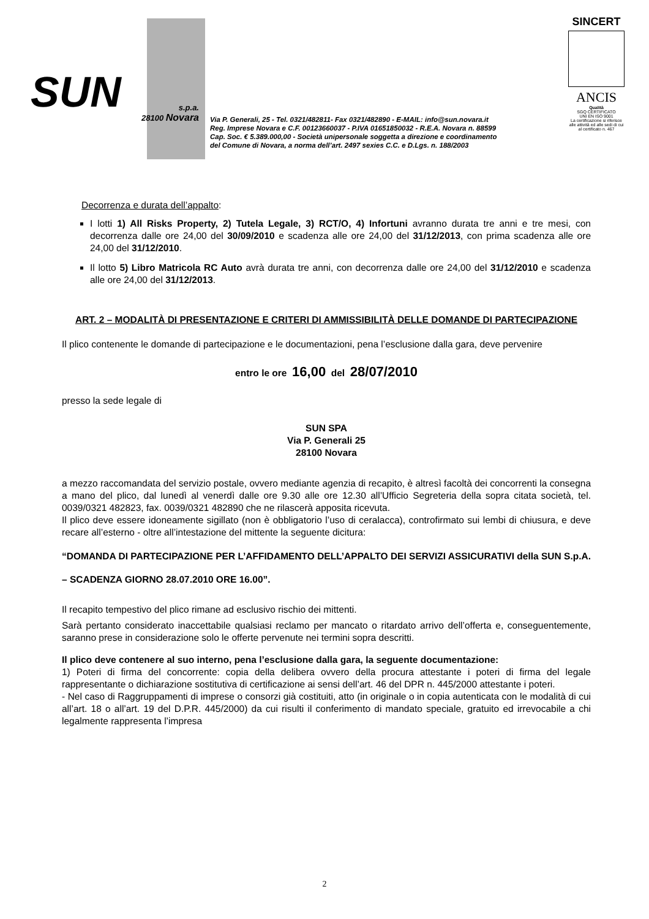SUN
s.p.a.
28100 Novara
Via P. Generali, 25 - Tel. 0321/482811- Fax 0321/482890 - E-MAIL: info@sun.novara.it
Reg. Imprese Novara e C.F. 00123660037 - P.IVA 01651850032 - R.E.A. Novara n. 88599
Cap. Soc. € 5.389.000,00 - Società unipersonale soggetta a direzione e coordinamento
del Comune di Novara, a norma dell’art. 2497 sexies C.C. e D.Lgs. n. 188/2003
SINCERT
ANCIS
Qualità
SGQ CERTIFICATO
UNI EN ISO 9001
La certificazione si riferisce alle attività ed alle sedi di cui al certificato n. 467
Decorrenza e durata dell’appalto:
I lotti 1) All Risks Property, 2) Tutela Legale, 3) RCT/O, 4) Infortuni avranno durata tre anni e tre mesi, con decorrenza dalle ore 24,00 del 30/09/2010 e scadenza alle ore 24,00 del 31/12/2013, con prima scadenza alle ore 24,00 del 31/12/2010.
Il lotto 5) Libro Matricola RC Auto avrà durata tre anni, con decorrenza dalle ore 24,00 del 31/12/2010 e scadenza alle ore 24,00 del 31/12/2013.
ART. 2 – MODALITÀ DI PRESENTAZIONE E CRITERI DI AMMISSIBILITÀ DELLE DOMANDE DI PARTECIPAZIONE
Il plico contenente le domande di partecipazione e le documentazioni, pena l’esclusione dalla gara, deve pervenire
entro le ore 16,00 del 28/07/2010
presso la sede legale di
SUN SPA
Via P. Generali 25
28100 Novara
a mezzo raccomandata del servizio postale, ovvero mediante agenzia di recapito, è altresì facoltà dei concorrenti la consegna a mano del plico, dal lunedì al venerdì dalle ore 9.30 alle ore 12.30 all’Ufficio Segreteria della sopra citata società, tel. 0039/0321 482823, fax. 0039/0321 482890 che ne rilascerà apposita ricevuta.
Il plico deve essere idoneamente sigillato (non è obbligatorio l’uso di ceralacca), controfirmato sui lembi di chiusura, e deve recare all’esterno - oltre all’intestazione del mittente la seguente dicitura:
“DOMANDA DI PARTECIPAZIONE PER L’AFFIDAMENTO DELL’APPALTO DEI SERVIZI ASSICURATIVI della SUN S.p.A. – SCADENZA GIORNO 28.07.2010 ORE 16.00”.
Il recapito tempestivo del plico rimane ad esclusivo rischio dei mittenti.
Sarà pertanto considerato inaccettabile qualsiasi reclamo per mancato o ritardato arrivo dell’offerta e, conseguentemente, saranno prese in considerazione solo le offerte pervenute nei termini sopra descritti.
Il plico deve contenere al suo interno, pena l’esclusione dalla gara, la seguente documentazione:
1) Poteri di firma del concorrente: copia della delibera ovvero della procura attestante i poteri di firma del legale rappresentante o dichiarazione sostitutiva di certificazione ai sensi dell’art. 46 del DPR n. 445/2000 attestante i poteri.
- Nel caso di Raggruppamenti di imprese o consorzi già costituiti, atto (in originale o in copia autenticata con le modalità di cui all’art. 18 o all’art. 19 del D.P.R. 445/2000) da cui risulti il conferimento di mandato speciale, gratuito ed irrevocabile a chi legalmente rappresenta l’impresa
2